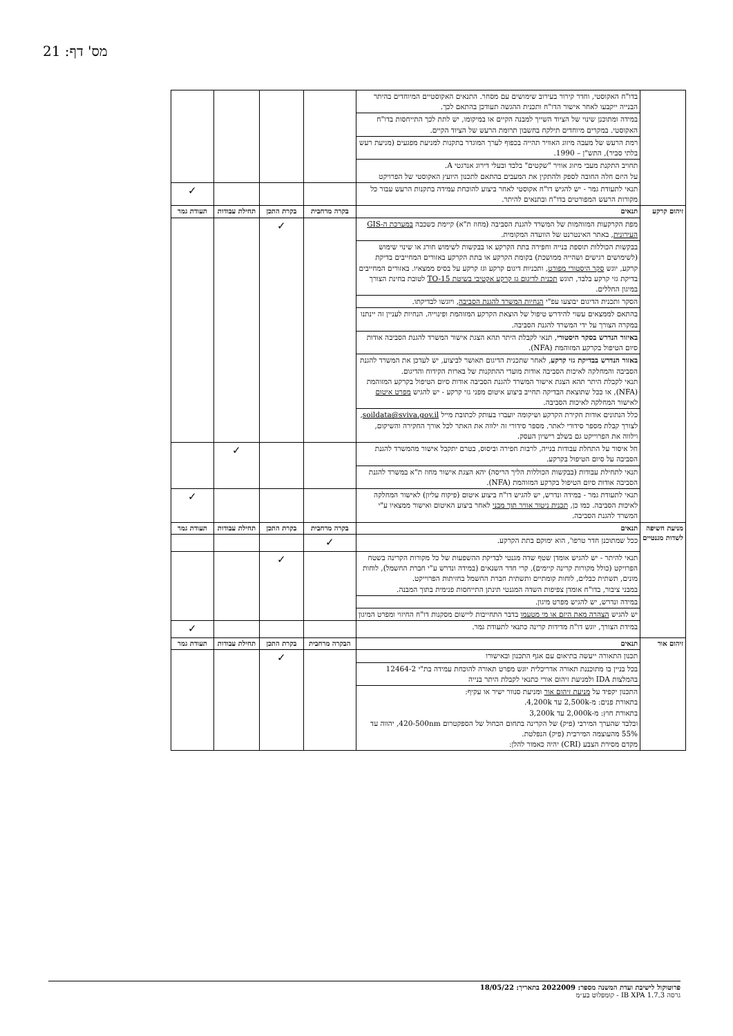מס' דף: 21
| | בדו"ח האקוסטי, וחדר קירור בעירוב שימושים עם מסחר. התנאים האקוסטיים המיוחדים בהיתר הבנייה ייקבעו לאחר אישור הדו"ח ותכנית ההגשה תעודכן בהתאם לכך. | | | | |
| | במידה ומתוכנן שינוי של הציוד השייך למבנה הקיים או במיקומו, יש לתת לכך התייחסות בדו"ח האקוסטי. במקרים מיוחדים תילקח בחשבון תרומת הרעש של הציוד הקיים. | | | | |
| | רמת הרעש של מעבה מיזוג האוויר תהייה בכפוף לערך המוגדר בתקנות למניעת מפגעים (מניעת רעש בלתי סביר), התש"ן – 1990. | | | | |
| | תחויב התקנת מעבי מיזוג אוויר "שקטים" בלבד ובעלי דירוג אנרגטי A. על היזם חלה החובה לספק ולהתקין את המעבים בהתאם לתכנון היועץ האקוסטי של הפרויקט | | | | |
| | תנאי לתעודת גמר - יש להגיש דו"ח אקוסטי לאחר ביצוע להוכחת עמידה בתקנות הרעש עבור כל מקורות הרעש המפורטים בדו"ח ובתנאים להיתר. | | | | ✓ |
| זיהום קרקע | תנאים | בקרה מרחבית | בקרת התכן | תחילת עבודות | תעודת גמר |
| | מפת הקרקעות המזוהמות של המשרד להגנת הסביבה (מחוז ת"א) קיימת כשכבה במערכת ה-GIS העירונית , באתר האינטרנט של הוועדה המקומית. | | ✓ | | |
| | בבקשות הכוללות תוספת בנייה וחפירה בתת הקרקע או בבקשות לשימוש חורג או שינוי שימוש (לשימושים רגישים ושהייה ממושכת) בקומת הקרקע או בתת הקרקע באזורים המחייבים בדיקת קרקע, יוגש סקר היסטורי מפורט , ותכניות דיגום קרקע וגז קרקע על בסיס ממצאיו. באזורים המחייבים בדיקת גזי קרקע בלבד, תוגש תכנית לדיגום גז קרקע אקטיבי בשיטת TO-15 לטובת בחינת הצורך במיגון החללים. | | | | |
| | הסקר ותכנית הדיגום יבוצעו עפ"י הנחיות המשרד להגנת הסביבה , ויוגשו לבדיקתו. | | | | |
| | בהתאם לממצאים עשוי להידרש טיפול של הוצאת הקרקע המזוהמת ופינוייה. הנחיות לעניין זה יינתנו במקרה הצורך על ידי המשרד להגנת הסביבה. | | | | |
| | באיזור הנדרש בסקר היסטורי , תנאי לקבלת היתר תהא הצגת אישור המשרד להגנת הסביבה אודות סיום הטיפול בקרקע המזוהמת (NFA). | | | | |
| | באזור הנדרש בבדיקת גזי קרקע , לאחר שתכנית הדיגום תאושר לביצוע, יש לעדכן את המשרד להגנת הסביבה והמחלקה לאיכות הסביבה אודות מועדי ההתקנות של בארות הקידוח והדיגום. תנאי לקבלת היתר תהא הצגת אישור המשרד להגנת הסביבה אודות סיום הטיפול בקרקע המזוהמת (NFA), או ככל שתוצאת הבדיקה תחייב ביצוע איטום מפני גזי קרקע - יש להגיש מפרט איטום לאישור המחלקה לאיכות הסביבה. | | | | |
| | כלל הנתונים אודות חקירת הקרקע ושיקומה יועברו בעותק לכתובת מייל soildata@sviva.gov.il , לצורך קבלת מספר סידורי לאתר. מספר סידורי זה ילווה את האתר לכל אורך החקירה והשיקום, וילווה את הפרוייקט גם בשלב רישיון העסק. | | | | |
| | חל איסור על התחלת עבודות בנייה, לרבות חפירה וביסוס, בטרם יתקבל אישור מהמשרד להגנת הסביבה על סיום הטיפול בקרקע. | | | ✓ | |
| | תנאי לתחילת עבודות (בבקשות הכוללות הליך הריסה) יהא הצגת אישור מחוז ת"א במשרד להגנת הסביבה אודות סיום הטיפול בקרקע המזוהמת (NFA). | | | | |
| | תנאי לתעודת גמר - במידה ונדרש, יש להגיש דו"ח ביצוע איטום (פיקוח עליון) לאישור המחלקה לאיכות הסביבה. כמו כן, תכנית ניטור אוויר תוך מבני לאחר ביצוע האיטום ואישור ממצאיו ע"י המשרד להגנת הסביבה. | | | | ✓ |
| מניעת חשיפה לשדות מגנטיים | תנאים | בקרה מרחבית | בקרת התכן | תחילת עבודות | תעודת גמר |
| | ככל שמתוכנן חדר טרפו', הוא ימוקם בתת הקרקע. | ✓ | | | |
| | תנאי להיתר - יש להגיש אומדן שטף שדה מגנטי לבדיקת ההשפעות של כל מקורות הקרינה בשטח הפרויקט (כולל מקורות קרינה קיימים), קרי חדר השנאים (במידה ונדרש ע"י חברת החשמל), לוחות מונים, תשתית כבלים, לוחות קומתיים ותשתית חברת החשמל בחזיתות הפרוייקט. במבני ציבור, בדו"ח אומדן צפיפות השדה המגנטי תינתן התייחסות פנימית בתוך המבנה. | | ✓ | | |
| | במידה ונדרש, יש להגיש מפרט מיגון. | | | | |
| | יש להגיש הצהרה מאת היזם או מי מטעמו בדבר התחייבות ליישום מסקנות דו"ח החיזוי ומפרט המיגון | | | | |
| | במידת הצורך, יוגש דו"ח מדידות קרינה כתנאי לתעודת גמר. | | | | ✓ |
| זיהום אור | תנאים | הבקרה מרחבית | בקרת התכן | תחילת עבודות | תעודת גמר |
| | תכנון התאורה ייעשה בתיאום עם אגף התכנון ובאישורו | | ✓ | | |
| | בכל בניין בו מתוכננת תאורה אדריכלית יוגש מפרט תאורה להוכחת עמידה בת"י 12464-2 בהמלצות IDA ולמניעת זיהום אורי כתנאי לקבלת היתר בנייה | | | | |
| | התכנון יקפיד על מניעת זיהום אור ומניעת סנוור ישיר או עקיף: בתאורת פנים: מ-2,500k עד 4,200k. בתאורת חוץ: מ-2,000k עד 3,200k ובלבד שהערך המירבי (פיק) של הקרינה בתחום הכחול של הספקטרום 420-500nm, יהווה עד 55% מהעוצמה המירבית (פיק) הנפלטת. מקדם מסירת הצבע (CRI) יהיה כאמור להלן: | | | | |
פרוטוקול לישיבת ועדת המשנה מספר: 2022009 בתאריך: 18/05/22
גרסה IB XPA 1.7.3 - קומפלוט בע״מ